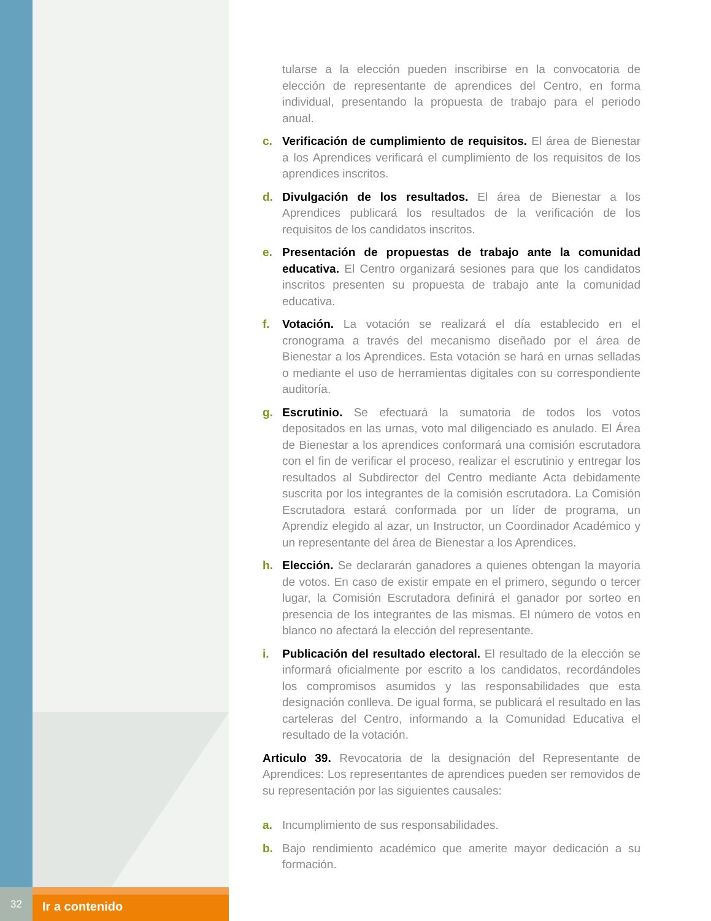32 Ir a contenido
tularse a la elección pueden inscribirse en la convocatoria de elección de representante de aprendices del Centro, en forma individual, presentando la propuesta de trabajo para el periodo anual.
c. Verificación de cumplimiento de requisitos. El área de Bienestar a los Aprendices verificará el cumplimiento de los requisitos de los aprendices inscritos.
d. Divulgación de los resultados. El área de Bienestar a los Aprendices publicará los resultados de la verificación de los requisitos de los candidatos inscritos.
e. Presentación de propuestas de trabajo ante la comunidad educativa. El Centro organizará sesiones para que los candidatos inscritos presenten su propuesta de trabajo ante la comunidad educativa.
f. Votación. La votación se realizará el día establecido en el cronograma a través del mecanismo diseñado por el área de Bienestar a los Aprendices. Esta votación se hará en urnas selladas o mediante el uso de herramientas digitales con su correspondiente auditoría.
g. Escrutinio. Se efectuará la sumatoria de todos los votos depositados en las urnas, voto mal diligenciado es anulado. El Área de Bienestar a los aprendices conformará una comisión escrutadora con el fin de verificar el proceso, realizar el escrutinio y entregar los resultados al Subdirector del Centro mediante Acta debidamente suscrita por los integrantes de la comisión escrutadora. La Comisión Escrutadora estará conformada por un líder de programa, un Aprendiz elegido al azar, un Instructor, un Coordinador Académico y un representante del área de Bienestar a los Aprendices.
h. Elección. Se declararán ganadores a quienes obtengan la mayoría de votos. En caso de existir empate en el primero, segundo o tercer lugar, la Comisión Escrutadora definirá el ganador por sorteo en presencia de los integrantes de las mismas. El número de votos en blanco no afectará la elección del representante.
i. Publicación del resultado electoral. El resultado de la elección se informará oficialmente por escrito a los candidatos, recordándoles los compromisos asumidos y las responsabilidades que esta designación conlleva. De igual forma, se publicará el resultado en las carteleras del Centro, informando a la Comunidad Educativa el resultado de la votación.
Articulo 39. Revocatoria de la designación del Representante de Aprendices: Los representantes de aprendices pueden ser removidos de su representación por las siguientes causales:
a. Incumplimiento de sus responsabilidades.
b. Bajo rendimiento académico que amerite mayor dedicación a su formación.